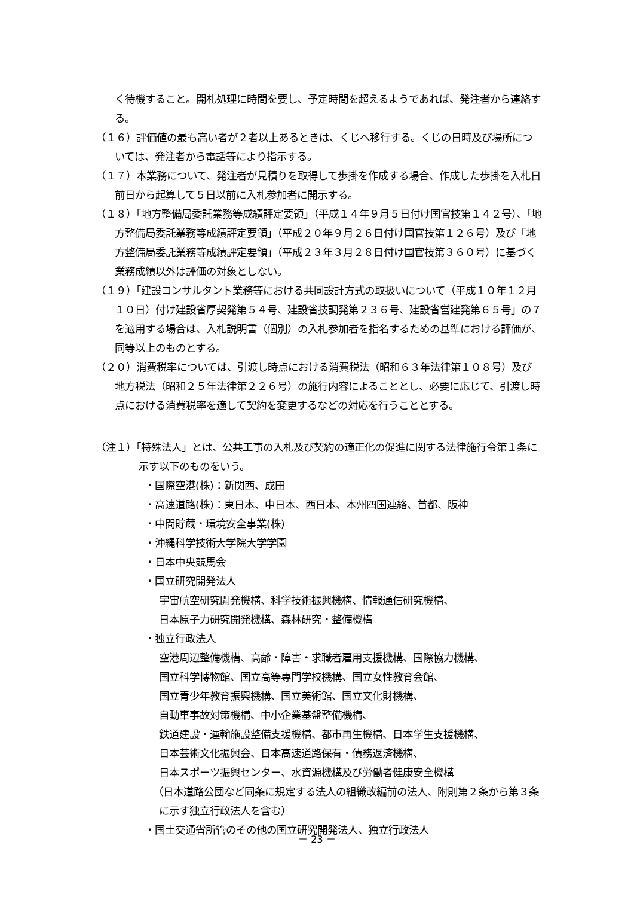く待機すること。開札処理に時間を要し、予定時間を超えるようであれば、発注者から連絡する。
（１６）評価値の最も高い者が２者以上あるときは、くじへ移行する。くじの日時及び場所については、発注者から電話等により指示する。
（１７）本業務について、発注者が見積りを取得して歩掛を作成する場合、作成した歩掛を入札日前日から起算して５日以前に入札参加者に開示する。
（１８）「地方整備局委託業務等成績評定要領」（平成１４年９月５日付け国官技第１４２号）、「地方整備局委託業務等成績評定要領」（平成２０年９月２６日付け国官技第１２６号）及び「地方整備局委託業務等成績評定要領」（平成２３年３月２８日付け国官技第３６０号）に基づく業務成績以外は評価の対象としない。
（１９）「建設コンサルタント業務等における共同設計方式の取扱いについて（平成１０年１２月１０日）付け建設省厚契発第５４号、建設省技調発第２３６号、建設省営建発第６５号」の７を適用する場合は、入札説明書（個別）の入札参加者を指名するための基準における評価が、同等以上のものとする。
（２０）消費税率については、引渡し時点における消費税法（昭和６３年法律第１０８号）及び地方税法（昭和２５年法律第２２６号）の施行内容によることとし、必要に応じて、引渡し時点における消費税率を適して契約を変更するなどの対応を行うこととする。
（注１）「特殊法人」とは、公共工事の入札及び契約の適正化の促進に関する法律施行令第１条に示す以下のものをいう。
・国際空港(株)：新関西、成田
・高速道路(株)：東日本、中日本、西日本、本州四国連絡、首都、阪神
・中間貯蔵・環境安全事業(株)
・沖縄科学技術大学院大学学園
・日本中央競馬会
・国立研究開発法人
宇宙航空研究開発機構、科学技術振興機構、情報通信研究機構、
日本原子力研究開発機構、森林研究・整備機構
・独立行政法人
空港周辺整備機構、高齢・障害・求職者雇用支援機構、国際協力機構、
国立科学博物館、国立高等専門学校機構、国立女性教育会館、
国立青少年教育振興機構、国立美術館、国立文化財機構、
自動車事故対策機構、中小企業基盤整備機構、
鉄道建設・運輸施設整備支援機構、都市再生機構、日本学生支援機構、
日本芸術文化振興会、日本高速道路保有・債務返済機構、
日本スポーツ振興センター、水資源機構及び労働者健康安全機構
（日本道路公団など同条に規定する法人の組織改編前の法人、附則第２条から第３条に示す独立行政法人を含む）
・国土交通省所管のその他の国立研究開発法人、独立行政法人
－ 23 －